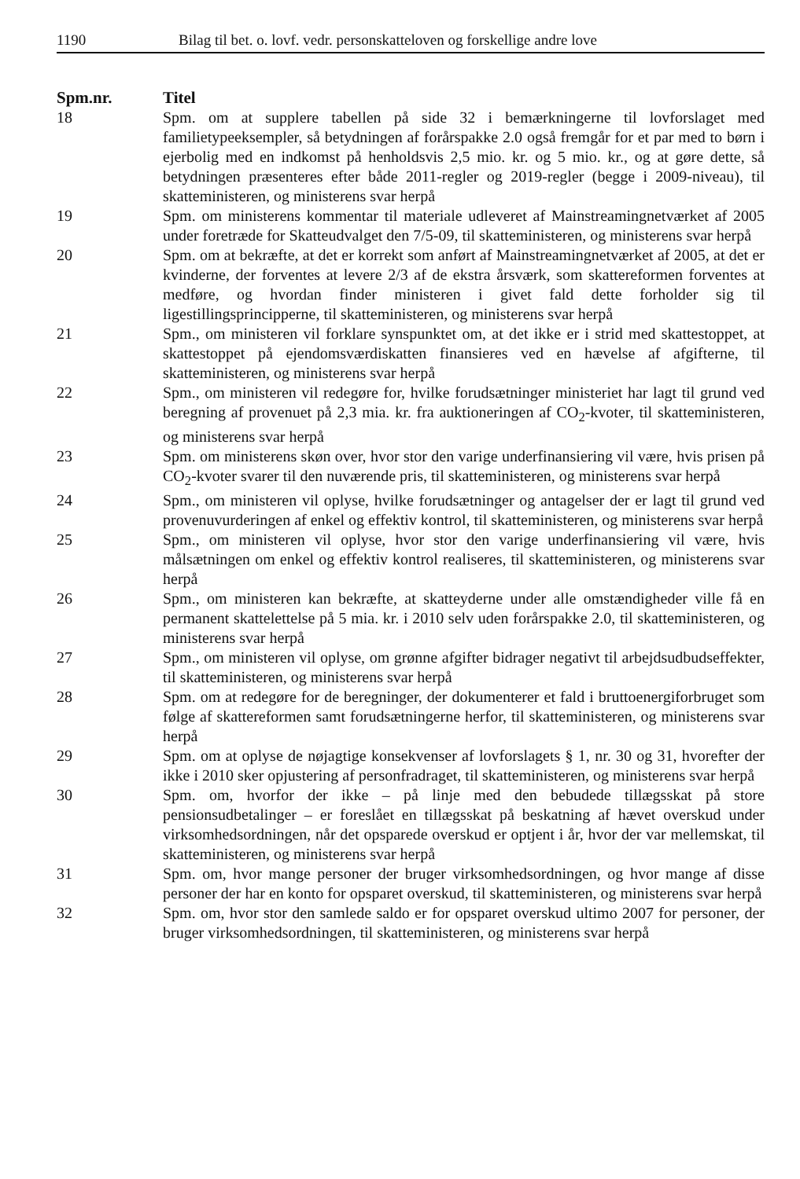1190 Bilag til bet. o. lovf. vedr. personskatteloven og forskellige andre love
| Spm.nr. | Titel |
| --- | --- |
| 18 | Spm. om at supplere tabellen på side 32 i bemærkningerne til lovforslaget med familietypeeksempler, så betydningen af forårspakke 2.0 også fremgår for et par med to børn i ejerbolig med en indkomst på henholdsvis 2,5 mio. kr. og 5 mio. kr., og at gøre dette, så betydningen præsenteres efter både 2011-regler og 2019-regler (begge i 2009-niveau), til skatteministeren, og ministerens svar herpå |
| 19 | Spm. om ministerens kommentar til materiale udleveret af Mainstreamingnetværket af 2005 under foretræde for Skatteudvalget den 7/5-09, til skatteministeren, og ministerens svar herpå |
| 20 | Spm. om at bekræfte, at det er korrekt som anført af Mainstreamingnetværket af 2005, at det er kvinderne, der forventes at levere 2/3 af de ekstra årsværk, som skattereformen forventes at medføre, og hvordan finder ministeren i givet fald dette forholder sig til ligestillingsprincipperne, til skatteministeren, og ministerens svar herpå |
| 21 | Spm., om ministeren vil forklare synspunktet om, at det ikke er i strid med skattestoppet, at skattestoppet på ejendomsværdiskatten finansieres ved en hævelse af afgifterne, til skatteministeren, og ministerens svar herpå |
| 22 | Spm., om ministeren vil redegøre for, hvilke forudsætninger ministeriet har lagt til grund ved beregning af provenuet på 2,3 mia. kr. fra auktioneringen af CO<sub>2</sub>-kvoter, til skatteministeren, og ministerens svar herpå |
| 23 | Spm. om ministerens skøn over, hvor stor den varige underfinansiering vil være, hvis prisen på CO<sub>2</sub>-kvoter svarer til den nuværende pris, til skatteministeren, og ministerens svar herpå |
| 24 | Spm., om ministeren vil oplyse, hvilke forudsætninger og antagelser der er lagt til grund ved provenuvurderingen af enkel og effektiv kontrol, til skatteministeren, og ministerens svar herpå |
| 25 | Spm., om ministeren vil oplyse, hvor stor den varige underfinansiering vil være, hvis målsætningen om enkel og effektiv kontrol realiseres, til skatteministeren, og ministerens svar herpå |
| 26 | Spm., om ministeren kan bekræfte, at skatteyderne under alle omstændigheder ville få en permanent skattelettelse på 5 mia. kr. i 2010 selv uden forårspakke 2.0, til skatteministeren, og ministerens svar herpå |
| 27 | Spm., om ministeren vil oplyse, om grønne afgifter bidrager negativt til arbejdsudbudseffekter, til skatteministeren, og ministerens svar herpå |
| 28 | Spm. om at redegøre for de beregninger, der dokumenterer et fald i bruttoenergiforbruget som følge af skattereformen samt forudsætningerne herfor, til skatteministeren, og ministerens svar herpå |
| 29 | Spm. om at oplyse de nøjagtige konsekvenser af lovforslagets § 1, nr. 30 og 31, hvorefter der ikke i 2010 sker opjustering af personfradraget, til skatteministeren, og ministerens svar herpå |
| 30 | Spm. om, hvorfor der ikke – på linje med den bebudede tillægsskat på store pensionsudbetalinger – er foreslået en tillægsskat på beskatning af hævet overskud under virksomhedsordningen, når det opsparede overskud er optjent i år, hvor der var mellemskat, til skatteministeren, og ministerens svar herpå |
| 31 | Spm. om, hvor mange personer der bruger virksomhedsordningen, og hvor mange af disse personer der har en konto for opsparet overskud, til skatteministeren, og ministerens svar herpå |
| 32 | Spm. om, hvor stor den samlede saldo er for opsparet overskud ultimo 2007 for personer, der bruger virksomhedsordningen, til skatteministeren, og ministerens svar herpå |